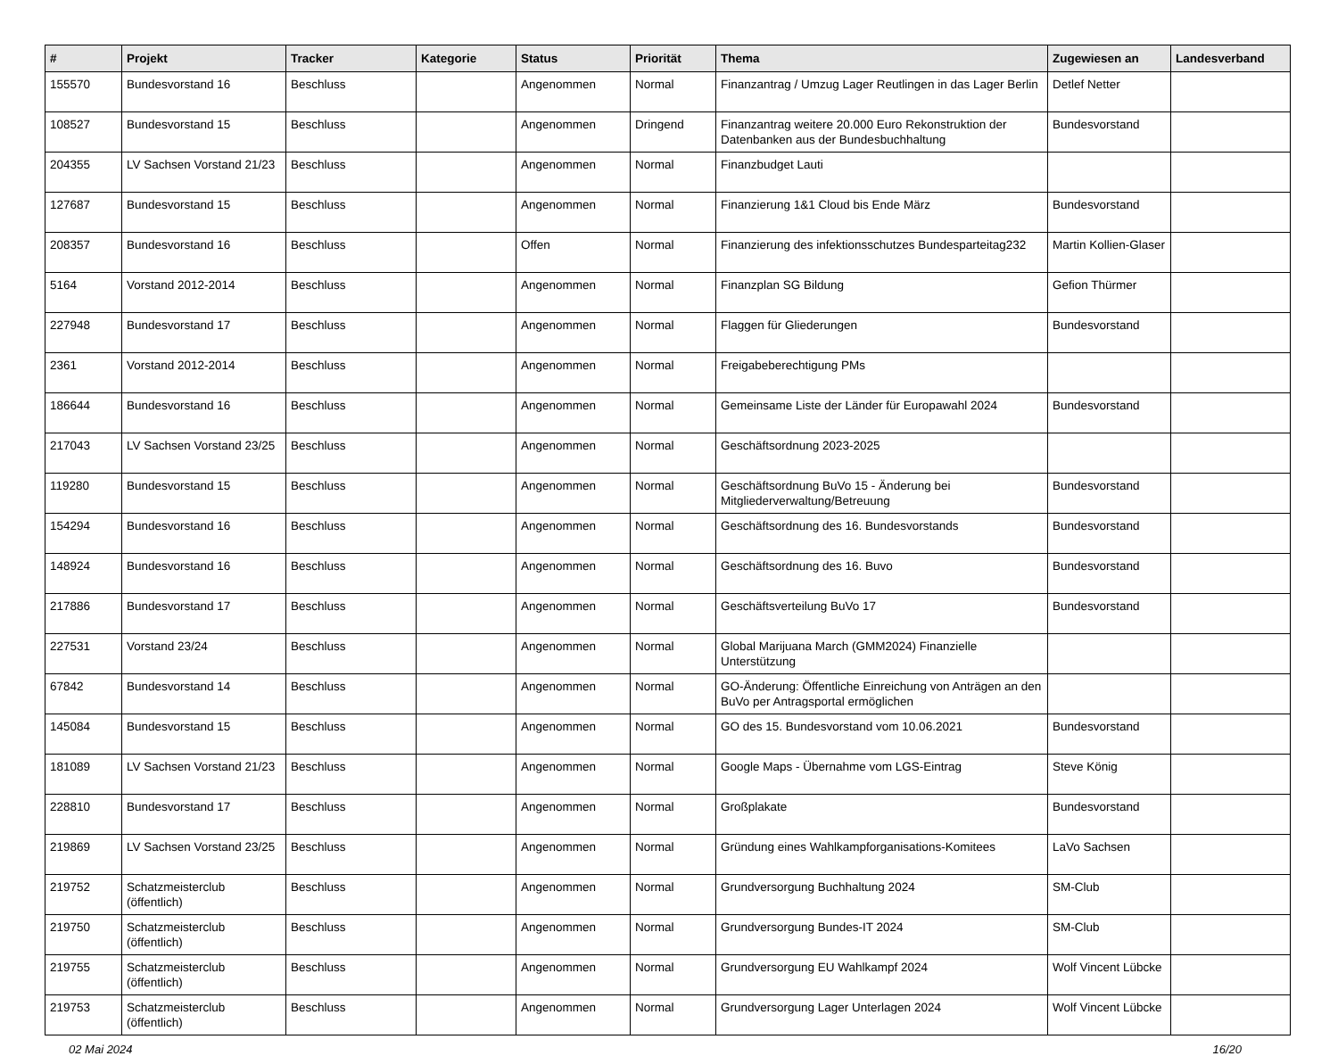| # | Projekt | Tracker | Kategorie | Status | Priorität | Thema | Zugewiesen an | Landesverband |
| --- | --- | --- | --- | --- | --- | --- | --- | --- |
| 155570 | Bundesvorstand 16 | Beschluss | | Angenommen | Normal | Finanzantrag / Umzug Lager Reutlingen in das Lager Berlin | Detlef Netter | |
| 108527 | Bundesvorstand 15 | Beschluss | | Angenommen | Dringend | Finanzantrag weitere 20.000 Euro Rekonstruktion der Datenbanken aus der Bundesbuchhaltung | Bundesvorstand | |
| 204355 | LV Sachsen Vorstand 21/23 | Beschluss | | Angenommen | Normal | Finanzbudget Lauti | | |
| 127687 | Bundesvorstand 15 | Beschluss | | Angenommen | Normal | Finanzierung 1&1 Cloud bis Ende März | Bundesvorstand | |
| 208357 | Bundesvorstand 16 | Beschluss | | Offen | Normal | Finanzierung des infektionsschutzes Bundesparteitag232 | Martin Kollien-Glaser | |
| 5164 | Vorstand 2012-2014 | Beschluss | | Angenommen | Normal | Finanzplan SG Bildung | Gefion Thürmer | |
| 227948 | Bundesvorstand 17 | Beschluss | | Angenommen | Normal | Flaggen für Gliederungen | Bundesvorstand | |
| 2361 | Vorstand 2012-2014 | Beschluss | | Angenommen | Normal | Freigabeberechtigung PMs | | |
| 186644 | Bundesvorstand 16 | Beschluss | | Angenommen | Normal | Gemeinsame Liste der Länder für Europawahl 2024 | Bundesvorstand | |
| 217043 | LV Sachsen Vorstand 23/25 | Beschluss | | Angenommen | Normal | Geschäftsordnung 2023-2025 | | |
| 119280 | Bundesvorstand 15 | Beschluss | | Angenommen | Normal | Geschäftsordnung BuVo 15 - Änderung bei Mitgliederverwaltung/Betreuung | Bundesvorstand | |
| 154294 | Bundesvorstand 16 | Beschluss | | Angenommen | Normal | Geschäftsordnung des 16. Bundesvorstands | Bundesvorstand | |
| 148924 | Bundesvorstand 16 | Beschluss | | Angenommen | Normal | Geschäftsordnung des 16. Buvo | Bundesvorstand | |
| 217886 | Bundesvorstand 17 | Beschluss | | Angenommen | Normal | Geschäftsverteilung BuVo 17 | Bundesvorstand | |
| 227531 | Vorstand 23/24 | Beschluss | | Angenommen | Normal | Global Marijuana March (GMM2024) Finanzielle Unterstützung | | |
| 67842 | Bundesvorstand 14 | Beschluss | | Angenommen | Normal | GO-Änderung: Öffentliche Einreichung von Anträgen an den BuVo per Antragsportal ermöglichen | | |
| 145084 | Bundesvorstand 15 | Beschluss | | Angenommen | Normal | GO des 15. Bundesvorstand vom 10.06.2021 | Bundesvorstand | |
| 181089 | LV Sachsen Vorstand 21/23 | Beschluss | | Angenommen | Normal | Google Maps - Übernahme vom LGS-Eintrag | Steve König | |
| 228810 | Bundesvorstand 17 | Beschluss | | Angenommen | Normal | Großplakate | Bundesvorstand | |
| 219869 | LV Sachsen Vorstand 23/25 | Beschluss | | Angenommen | Normal | Gründung eines Wahlkampforganisations-Komitees | LaVo Sachsen | |
| 219752 | Schatzmeisterclub (öffentlich) | Beschluss | | Angenommen | Normal | Grundversorgung Buchhaltung 2024 | SM-Club | |
| 219750 | Schatzmeisterclub (öffentlich) | Beschluss | | Angenommen | Normal | Grundversorgung Bundes-IT 2024 | SM-Club | |
| 219755 | Schatzmeisterclub (öffentlich) | Beschluss | | Angenommen | Normal | Grundversorgung EU Wahlkampf 2024 | Wolf Vincent Lübcke | |
| 219753 | Schatzmeisterclub (öffentlich) | Beschluss | | Angenommen | Normal | Grundversorgung Lager Unterlagen 2024 | Wolf Vincent Lübcke | |
02 Mai 2024 16/20